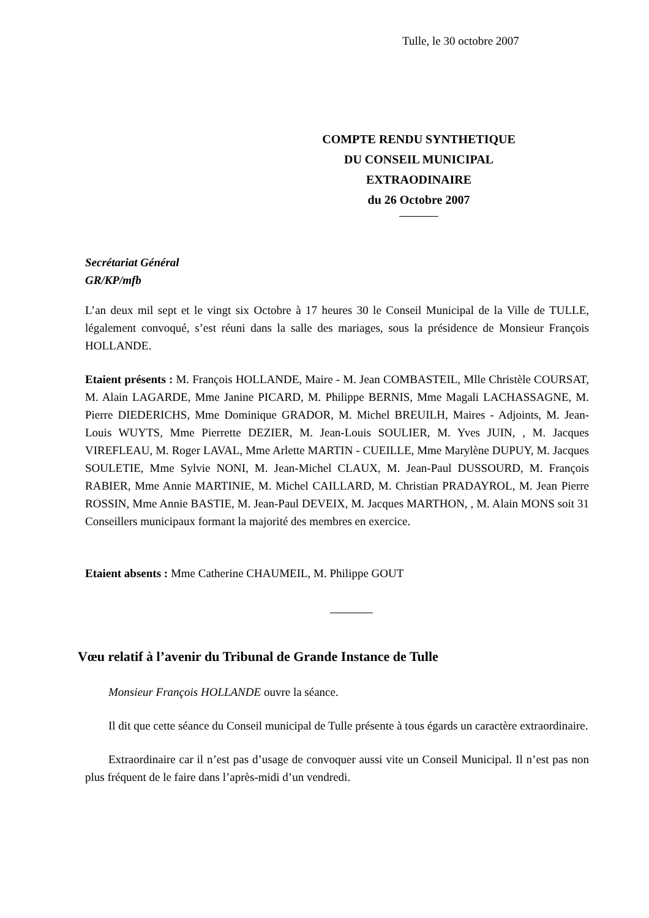Tulle, le 30 octobre 2007
COMPTE RENDU SYNTHETIQUE
DU CONSEIL MUNICIPAL
EXTRAODINAIRE
du 26 Octobre 2007
Secrétariat Général
GR/KP/mfb
L’an deux mil sept et le vingt six Octobre à 17 heures 30 le Conseil Municipal de la Ville de TULLE, légalement convoqué, s’est réuni dans la salle des mariages, sous la présidence de Monsieur François HOLLANDE.
Etaient présents : M. François HOLLANDE, Maire - M. Jean COMBASTEIL, Mlle Christèle COURSAT, M. Alain LAGARDE, Mme Janine PICARD, M. Philippe BERNIS, Mme Magali LACHASSAGNE, M. Pierre DIEDERICHS, Mme Dominique GRADOR, M. Michel BREUILH, Maires - Adjoints, M. Jean-Louis WUYTS, Mme Pierrette DEZIER, M. Jean-Louis SOULIER, M. Yves JUIN, , M. Jacques VIREFLEAU, M. Roger LAVAL, Mme Arlette MARTIN - CUEILLE, Mme Marylène DUPUY, M. Jacques SOULETIE, Mme Sylvie NONI, M. Jean-Michel CLAUX, M. Jean-Paul DUSSOURD, M. François RABIER, Mme Annie MARTINIE, M. Michel CAILLARD, M. Christian PRADAYROL, M. Jean Pierre ROSSIN, Mme Annie BASTIE, M. Jean-Paul DEVEIX, M. Jacques MARTHON, , M. Alain MONS soit 31 Conseillers municipaux formant la majorité des membres en exercice.
Etaient absents : Mme Catherine CHAUMEIL, M. Philippe GOUT
Vœu relatif à l’avenir du Tribunal de Grande Instance de Tulle
Monsieur François HOLLANDE ouvre la séance.
Il dit que cette séance du Conseil municipal de Tulle présente à tous égards un caractère extraordinaire.
Extraordinaire car il n’est pas d’usage de convoquer aussi vite un Conseil Municipal. Il n’est pas non plus fréquent de le faire dans l’après-midi d’un vendredi.